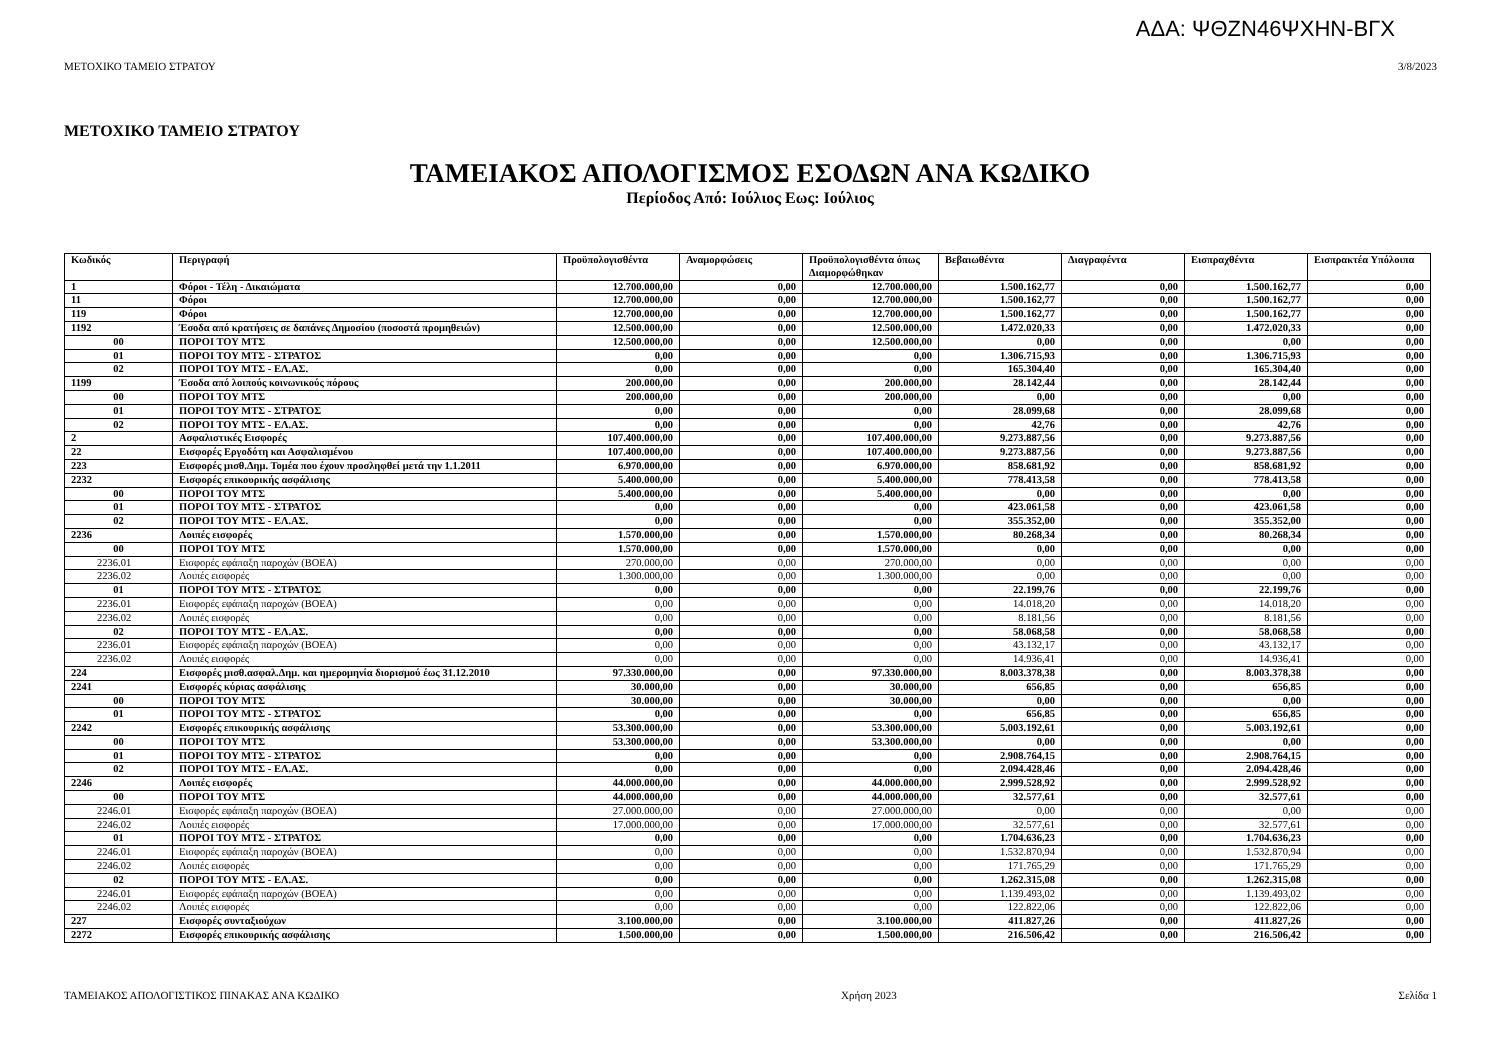ΑΔΑ: ΨΘΖΝ46ΨΧΗΝ-ΒΓΧ
ΜΕΤΟΧΙΚΟ ΤΑΜΕΙΟ ΣΤΡΑΤΟΥ 3/8/2023
ΜΕΤΟΧΙΚΟ ΤΑΜΕΙΟ ΣΤΡΑΤΟΥ
ΤΑΜΕΙΑΚΟΣ ΑΠΟΛΟΓΙΣΜΟΣ ΕΣΟΔΩΝ ΑΝΑ ΚΩΔΙΚΟ
Περίοδος Από: Ιούλιος Εως: Ιούλιος
| Κωδικός | Περιγραφή | Προϋπολογισθέντα | Αναμορφώσεις | Προϋπολογισθέντα όπως Διαμορφώθηκαν | Βεβαιωθέντα | Διαγραφέντα | Εισπραχθέντα | Εισπρακτέα Υπόλοιπα |
| --- | --- | --- | --- | --- | --- | --- | --- | --- |
| 1 | Φόροι - Τέλη - Δικαιώματα | 12.700.000,00 | 0,00 | 12.700.000,00 | 1.500.162,77 | 0,00 | 1.500.162,77 | 0,00 |
| 11 | Φόροι | 12.700.000,00 | 0,00 | 12.700.000,00 | 1.500.162,77 | 0,00 | 1.500.162,77 | 0,00 |
| 119 | Φόροι | 12.700.000,00 | 0,00 | 12.700.000,00 | 1.500.162,77 | 0,00 | 1.500.162,77 | 0,00 |
| 1192 | Έσοδα από κρατήσεις σε δαπάνες Δημοσίου (ποσοστά προμηθειών) | 12.500.000,00 | 0,00 | 12.500.000,00 | 1.472.020,33 | 0,00 | 1.472.020,33 | 0,00 |
| 00 | ΠΟΡΟΙ ΤΟΥ ΜΤΣ | 12.500.000,00 | 0,00 | 12.500.000,00 | 0,00 | 0,00 | 0,00 | 0,00 |
| 01 | ΠΟΡΟΙ ΤΟΥ ΜΤΣ - ΣΤΡΑΤΟΣ | 0,00 | 0,00 | 0,00 | 1.306.715,93 | 0,00 | 1.306.715,93 | 0,00 |
| 02 | ΠΟΡΟΙ ΤΟΥ ΜΤΣ - ΕΛ.ΑΣ. | 0,00 | 0,00 | 0,00 | 165.304,40 | 0,00 | 165.304,40 | 0,00 |
| 1199 | Έσοδα από λοιπούς κοινωνικούς πόρους | 200.000,00 | 0,00 | 200.000,00 | 28.142,44 | 0,00 | 28.142,44 | 0,00 |
| 00 | ΠΟΡΟΙ ΤΟΥ ΜΤΣ | 200.000,00 | 0,00 | 200.000,00 | 0,00 | 0,00 | 0,00 | 0,00 |
| 01 | ΠΟΡΟΙ ΤΟΥ ΜΤΣ - ΣΤΡΑΤΟΣ | 0,00 | 0,00 | 0,00 | 28.099,68 | 0,00 | 28.099,68 | 0,00 |
| 02 | ΠΟΡΟΙ ΤΟΥ ΜΤΣ - ΕΛ.ΑΣ. | 0,00 | 0,00 | 0,00 | 42,76 | 0,00 | 42,76 | 0,00 |
| 2 | Ασφαλιστικές Εισφορές | 107.400.000,00 | 0,00 | 107.400.000,00 | 9.273.887,56 | 0,00 | 9.273.887,56 | 0,00 |
| 22 | Εισφορές Εργοδότη και Ασφαλισμένου | 107.400.000,00 | 0,00 | 107.400.000,00 | 9.273.887,56 | 0,00 | 9.273.887,56 | 0,00 |
| 223 | Εισφορές μισθ.Δημ. Τομέα που έχουν προσληφθεί μετά την 1.1.2011 | 6.970.000,00 | 0,00 | 6.970.000,00 | 858.681,92 | 0,00 | 858.681,92 | 0,00 |
| 2232 | Εισφορές επικουρικής ασφάλισης | 5.400.000,00 | 0,00 | 5.400.000,00 | 778.413,58 | 0,00 | 778.413,58 | 0,00 |
| 00 | ΠΟΡΟΙ ΤΟΥ ΜΤΣ | 5.400.000,00 | 0,00 | 5.400.000,00 | 0,00 | 0,00 | 0,00 | 0,00 |
| 01 | ΠΟΡΟΙ ΤΟΥ ΜΤΣ - ΣΤΡΑΤΟΣ | 0,00 | 0,00 | 0,00 | 423.061,58 | 0,00 | 423.061,58 | 0,00 |
| 02 | ΠΟΡΟΙ ΤΟΥ ΜΤΣ - ΕΛ.ΑΣ. | 0,00 | 0,00 | 0,00 | 355.352,00 | 0,00 | 355.352,00 | 0,00 |
| 2236 | Λοιπές εισφορές | 1.570.000,00 | 0,00 | 1.570.000,00 | 80.268,34 | 0,00 | 80.268,34 | 0,00 |
| 00 | ΠΟΡΟΙ ΤΟΥ ΜΤΣ | 1.570.000,00 | 0,00 | 1.570.000,00 | 0,00 | 0,00 | 0,00 | 0,00 |
| 2236.01 | Εισφορές εφάπαξη παροχών (ΒΟΕΑ) | 270.000,00 | 0,00 | 270.000,00 | 0,00 | 0,00 | 0,00 | 0,00 |
| 2236.02 | Λοιπές εισφορές | 1.300.000,00 | 0,00 | 1.300.000,00 | 0,00 | 0,00 | 0,00 | 0,00 |
| 01 | ΠΟΡΟΙ ΤΟΥ ΜΤΣ - ΣΤΡΑΤΟΣ | 0,00 | 0,00 | 0,00 | 22.199,76 | 0,00 | 22.199,76 | 0,00 |
| 2236.01 | Εισφορές εφάπαξη παροχών (ΒΟΕΑ) | 0,00 | 0,00 | 0,00 | 14.018,20 | 0,00 | 14.018,20 | 0,00 |
| 2236.02 | Λοιπές εισφορές | 0,00 | 0,00 | 0,00 | 8.181,56 | 0,00 | 8.181,56 | 0,00 |
| 02 | ΠΟΡΟΙ ΤΟΥ ΜΤΣ - ΕΛ.ΑΣ. | 0,00 | 0,00 | 0,00 | 58.068,58 | 0,00 | 58.068,58 | 0,00 |
| 2236.01 | Εισφορές εφάπαξη παροχών (ΒΟΕΑ) | 0,00 | 0,00 | 0,00 | 43.132,17 | 0,00 | 43.132,17 | 0,00 |
| 2236.02 | Λοιπές εισφορές | 0,00 | 0,00 | 0,00 | 14.936,41 | 0,00 | 14.936,41 | 0,00 |
| 224 | Εισφορές μισθ.ασφαλ.Δημ. και ημερομηνία διορισμού έως 31.12.2010 | 97.330.000,00 | 0,00 | 97.330.000,00 | 8.003.378,38 | 0,00 | 8.003.378,38 | 0,00 |
| 2241 | Εισφορές κύριας ασφάλισης | 30.000,00 | 0,00 | 30.000,00 | 656,85 | 0,00 | 656,85 | 0,00 |
| 00 | ΠΟΡΟΙ ΤΟΥ ΜΤΣ | 30.000,00 | 0,00 | 30.000,00 | 0,00 | 0,00 | 0,00 | 0,00 |
| 01 | ΠΟΡΟΙ ΤΟΥ ΜΤΣ - ΣΤΡΑΤΟΣ | 0,00 | 0,00 | 0,00 | 656,85 | 0,00 | 656,85 | 0,00 |
| 2242 | Εισφορές επικουρικής ασφάλισης | 53.300.000,00 | 0,00 | 53.300.000,00 | 5.003.192,61 | 0,00 | 5.003.192,61 | 0,00 |
| 00 | ΠΟΡΟΙ ΤΟΥ ΜΤΣ | 53.300.000,00 | 0,00 | 53.300.000,00 | 0,00 | 0,00 | 0,00 | 0,00 |
| 01 | ΠΟΡΟΙ ΤΟΥ ΜΤΣ - ΣΤΡΑΤΟΣ | 0,00 | 0,00 | 0,00 | 2.908.764,15 | 0,00 | 2.908.764,15 | 0,00 |
| 02 | ΠΟΡΟΙ ΤΟΥ ΜΤΣ - ΕΛ.ΑΣ. | 0,00 | 0,00 | 0,00 | 2.094.428,46 | 0,00 | 2.094.428,46 | 0,00 |
| 2246 | Λοιπές εισφορές | 44.000.000,00 | 0,00 | 44.000.000,00 | 2.999.528,92 | 0,00 | 2.999.528,92 | 0,00 |
| 00 | ΠΟΡΟΙ ΤΟΥ ΜΤΣ | 44.000.000,00 | 0,00 | 44.000.000,00 | 32.577,61 | 0,00 | 32.577,61 | 0,00 |
| 2246.01 | Εισφορές εφάπαξη παροχών (ΒΟΕΑ) | 27.000.000,00 | 0,00 | 27.000.000,00 | 0,00 | 0,00 | 0,00 | 0,00 |
| 2246.02 | Λοιπές εισφορές | 17.000.000,00 | 0,00 | 17.000.000,00 | 32.577,61 | 0,00 | 32.577,61 | 0,00 |
| 01 | ΠΟΡΟΙ ΤΟΥ ΜΤΣ - ΣΤΡΑΤΟΣ | 0,00 | 0,00 | 0,00 | 1.704.636,23 | 0,00 | 1.704.636,23 | 0,00 |
| 2246.01 | Εισφορές εφάπαξη παροχών (ΒΟΕΑ) | 0,00 | 0,00 | 0,00 | 1.532.870,94 | 0,00 | 1.532.870,94 | 0,00 |
| 2246.02 | Λοιπές εισφορές | 0,00 | 0,00 | 0,00 | 171.765,29 | 0,00 | 171.765,29 | 0,00 |
| 02 | ΠΟΡΟΙ ΤΟΥ ΜΤΣ - ΕΛ.ΑΣ. | 0,00 | 0,00 | 0,00 | 1.262.315,08 | 0,00 | 1.262.315,08 | 0,00 |
| 2246.01 | Εισφορές εφάπαξη παροχών (ΒΟΕΑ) | 0,00 | 0,00 | 0,00 | 1.139.493,02 | 0,00 | 1.139.493,02 | 0,00 |
| 2246.02 | Λοιπές εισφορές | 0,00 | 0,00 | 0,00 | 122.822,06 | 0,00 | 122.822,06 | 0,00 |
| 227 | Εισφορές συνταξιούχων | 3.100.000,00 | 0,00 | 3.100.000,00 | 411.827,26 | 0,00 | 411.827,26 | 0,00 |
| 2272 | Εισφορές επικουρικής ασφάλισης | 1.500.000,00 | 0,00 | 1.500.000,00 | 216.506,42 | 0,00 | 216.506,42 | 0,00 |
ΤΑΜΕΙΑΚΟΣ ΑΠΟΛΟΓΙΣΤΙΚΟΣ ΠΙΝΑΚΑΣ ΑΝΑ ΚΩΔΙΚΟ Χρήση 2023 Σελίδα 1